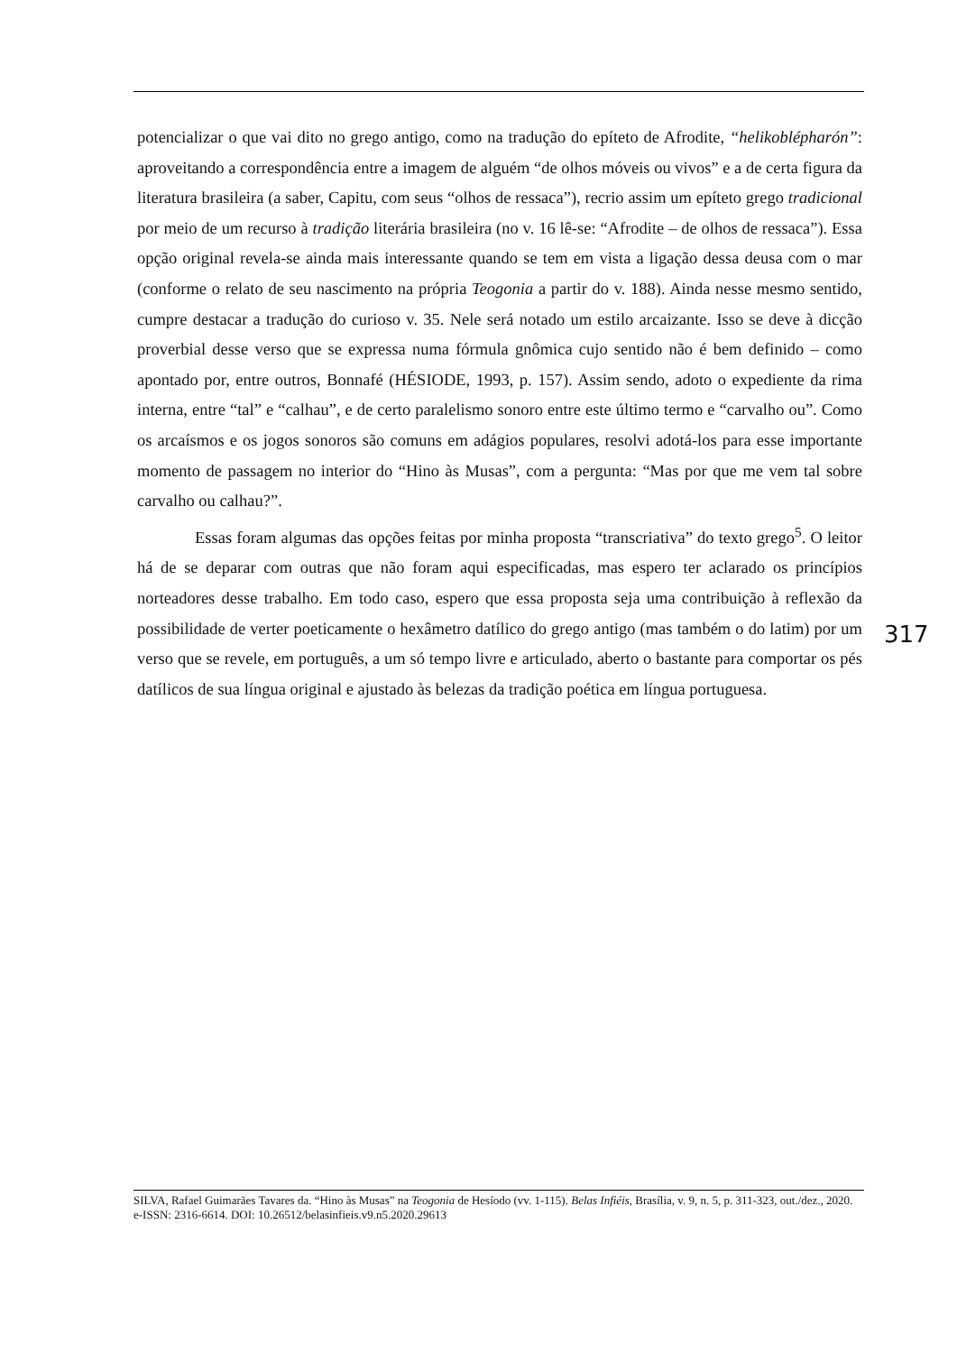potencializar o que vai dito no grego antigo, como na tradução do epíteto de Afrodite, “helikoblépharón”: aproveitando a correspondência entre a imagem de alguém “de olhos móveis ou vivos” e a de certa figura da literatura brasileira (a saber, Capitu, com seus “olhos de ressaca”), recrio assim um epíteto grego tradicional por meio de um recurso à tradição literária brasileira (no v. 16 lê-se: “Afrodite – de olhos de ressaca”). Essa opção original revela-se ainda mais interessante quando se tem em vista a ligação dessa deusa com o mar (conforme o relato de seu nascimento na própria Teogonia a partir do v. 188). Ainda nesse mesmo sentido, cumpre destacar a tradução do curioso v. 35. Nele será notado um estilo arcaizante. Isso se deve à dicção proverbial desse verso que se expressa numa fórmula gnômica cujo sentido não é bem definido – como apontado por, entre outros, Bonnafé (HÉSIODE, 1993, p. 157). Assim sendo, adoto o expediente da rima interna, entre “tal” e “calhau”, e de certo paralelismo sonoro entre este último termo e “carvalho ou”. Como os arcaísmos e os jogos sonoros são comuns em adágios populares, resolvi adotá-los para esse importante momento de passagem no interior do “Hino às Musas”, com a pergunta: “Mas por que me vem tal sobre carvalho ou calhau?”.
Essas foram algumas das opções feitas por minha proposta “transcriativa” do texto grego<sup>5</sup>. O leitor há de se deparar com outras que não foram aqui especificadas, mas espero ter aclarado os princípios norteadores desse trabalho. Em todo caso, espero que essa proposta seja uma contribuição à reflexão da possibilidade de verter poeticamente o hexâmetro datílico do grego antigo (mas também o do latim) por um verso que se revele, em português, a um só tempo livre e articulado, aberto o bastante para comportar os pés datílicos de sua língua original e ajustado às belezas da tradição poética em língua portuguesa.
317
SILVA, Rafael Guimarães Tavares da. “Hino às Musas” na Teogonia de Hesíodo (vv. 1-115). Belas Infiéis, Brasília, v. 9, n. 5, p. 311-323, out./dez., 2020. e-ISSN: 2316-6614. DOI: 10.26512/belasinfieis.v9.n5.2020.29613